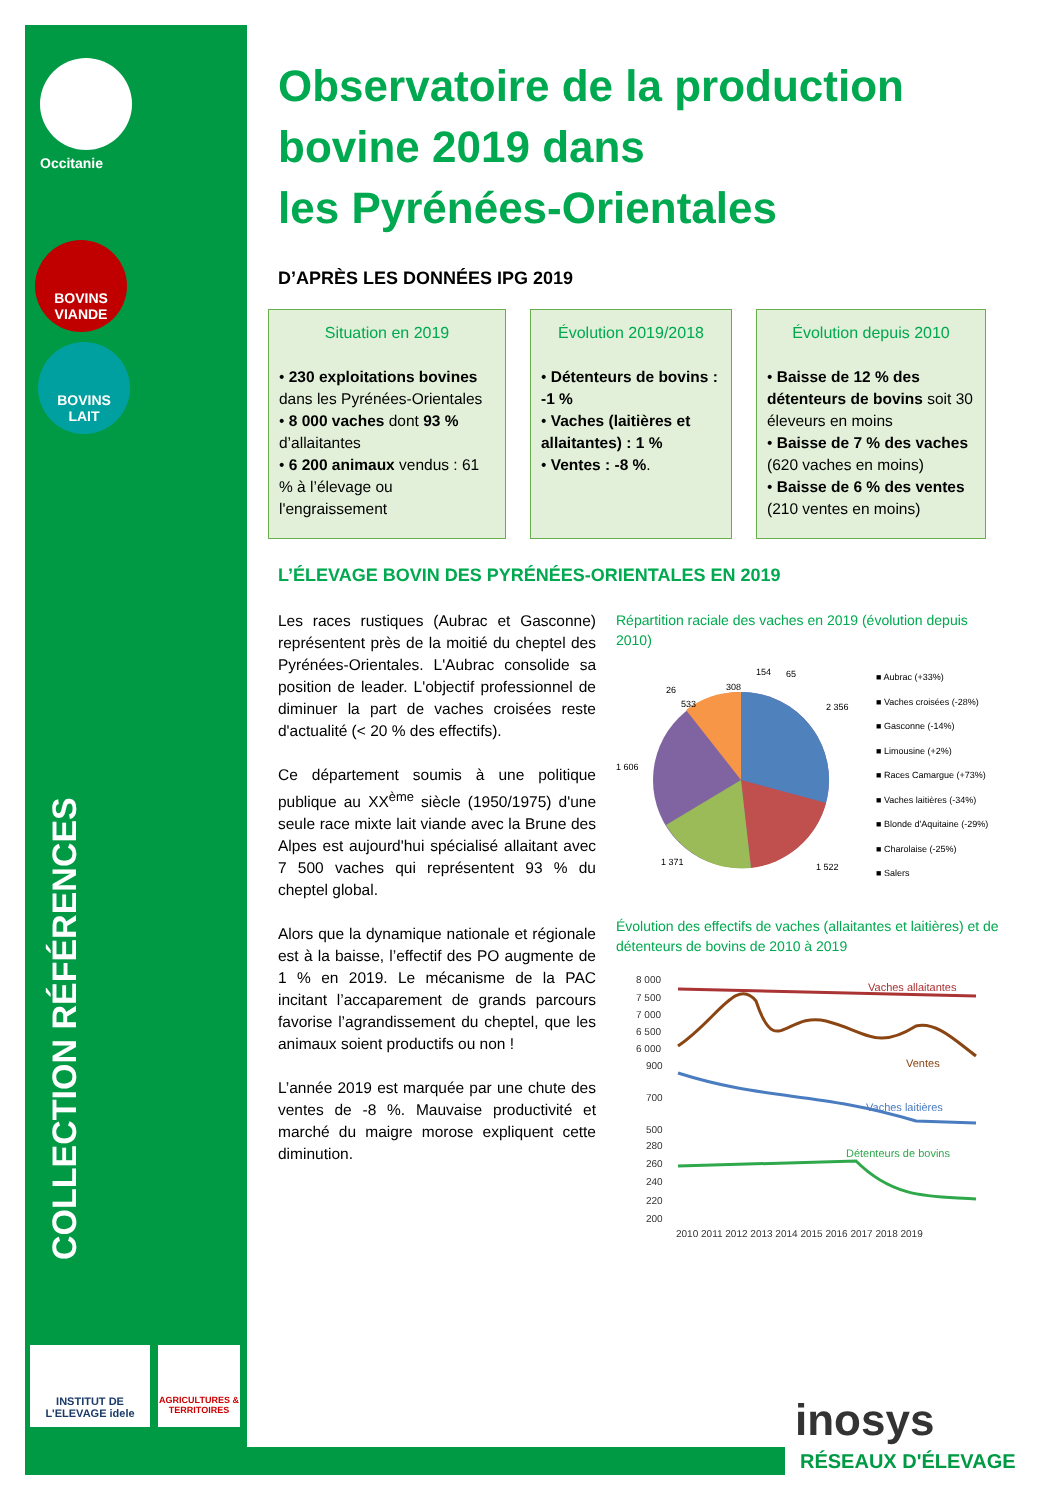Occitanie
BOVINS
VIANDE
BOVINS
LAIT
COLLECTION RÉFÉRENCES
INSTITUT DE L'ELEVAGE idele
AGRICULTURES & TERRITOIRES
inosys
RÉSEAUX D'ÉLEVAGE
Observatoire de la production bovine 2019 dans
les Pyrénées-Orientales
D’APRÈS LES DONNÉES IPG 2019
Situation en 2019
• 230 exploitations bovines dans les Pyrénées-Orientales
• 8 000 vaches dont 93 % d’allaitantes
• 6 200 animaux vendus : 61 % à l’élevage ou l'engraissement
Évolution 2019/2018
• Détenteurs de bovins : -1 %
• Vaches (laitières et allaitantes) : 1 %
• Ventes : -8 %.
Évolution depuis 2010
• Baisse de 12 % des détenteurs de bovins soit 30 éleveurs en moins
• Baisse de 7 % des vaches (620 vaches en moins)
• Baisse de 6 % des ventes (210 ventes en moins)
L’ÉLEVAGE BOVIN DES PYRÉNÉES-ORIENTALES EN 2019
Les races rustiques (Aubrac et Gasconne) représentent près de la moitié du cheptel des Pyrénées-Orientales. L'Aubrac consolide sa position de leader. L'objectif professionnel de diminuer la part de vaches croisées reste d'actualité (< 20 % des effectifs).
Ce département soumis à une politique publique au XX<sup>ème</sup> siècle (1950/1975) d'une seule race mixte lait viande avec la Brune des Alpes est aujourd'hui spécialisé allaitant avec 7 500 vaches qui représentent 93 % du cheptel global.
Alors que la dynamique nationale et régionale est à la baisse, l’effectif des PO augmente de 1 % en 2019. Le mécanisme de la PAC incitant l’accaparement de grands parcours favorise l’agrandissement du cheptel, que les animaux soient productifs ou non !
L’année 2019 est marquée par une chute des ventes de -8 %. Mauvaise productivité et marché du maigre morose expliquent cette diminution.
Répartition raciale des vaches en 2019 (évolution depuis 2010)
2 356
1 522
1 371
1 606
26
533
308
154
65
■ Aubrac (+33%)
■ Vaches croisées (-28%)
■ Gasconne (-14%)
■ Limousine (+2%)
■ Races Camargue (+73%)
■ Vaches laitières (-34%)
■ Blonde d'Aquitaine (-29%)
■ Charolaise (-25%)
■ Salers
Évolution des effectifs de vaches (allaitantes et laitières) et de détenteurs de bovins de 2010 à 2019
8 000
7 500
7 000
6 500
6 000
900
700
500
280
260
240
220
200
2010 2011 2012 2013 2014 2015 2016 2017 2018 2019
Vaches allaitantes
Ventes
Vaches laitières
Détenteurs de bovins